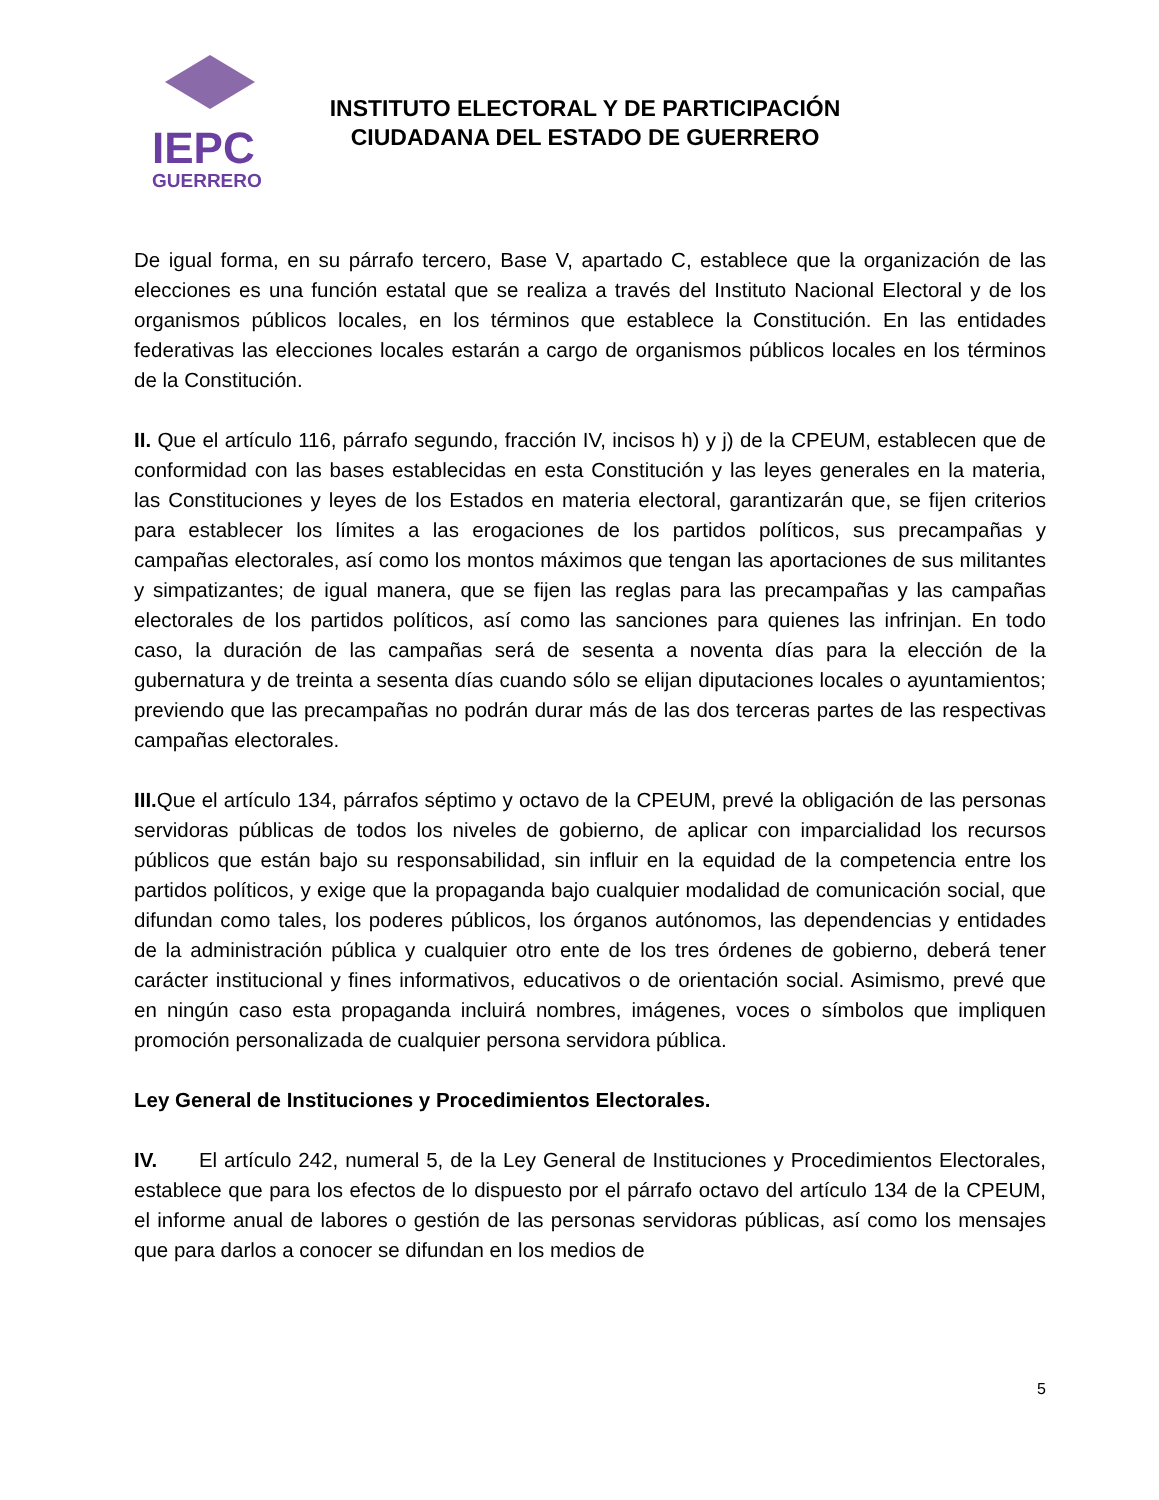IEPC
GUERRERO
INSTITUTO ELECTORAL Y DE PARTICIPACIÓN
CIUDADANA DEL ESTADO DE GUERRERO
De igual forma, en su párrafo tercero, Base V, apartado C, establece que la organización de las elecciones es una función estatal que se realiza a través del Instituto Nacional Electoral y de los organismos públicos locales, en los términos que establece la Constitución. En las entidades federativas las elecciones locales estarán a cargo de organismos públicos locales en los términos de la Constitución.
II. Que el artículo 116, párrafo segundo, fracción IV, incisos h) y j) de la CPEUM, establecen que de conformidad con las bases establecidas en esta Constitución y las leyes generales en la materia, las Constituciones y leyes de los Estados en materia electoral, garantizarán que, se fijen criterios para establecer los límites a las erogaciones de los partidos políticos, sus precampañas y campañas electorales, así como los montos máximos que tengan las aportaciones de sus militantes y simpatizantes; de igual manera, que se fijen las reglas para las precampañas y las campañas electorales de los partidos políticos, así como las sanciones para quienes las infrinjan. En todo caso, la duración de las campañas será de sesenta a noventa días para la elección de la gubernatura y de treinta a sesenta días cuando sólo se elijan diputaciones locales o ayuntamientos; previendo que las precampañas no podrán durar más de las dos terceras partes de las respectivas campañas electorales.
III. Que el artículo 134, párrafos séptimo y octavo de la CPEUM, prevé la obligación de las personas servidoras públicas de todos los niveles de gobierno, de aplicar con imparcialidad los recursos públicos que están bajo su responsabilidad, sin influir en la equidad de la competencia entre los partidos políticos, y exige que la propaganda bajo cualquier modalidad de comunicación social, que difundan como tales, los poderes públicos, los órganos autónomos, las dependencias y entidades de la administración pública y cualquier otro ente de los tres órdenes de gobierno, deberá tener carácter institucional y fines informativos, educativos o de orientación social. Asimismo, prevé que en ningún caso esta propaganda incluirá nombres, imágenes, voces o símbolos que impliquen promoción personalizada de cualquier persona servidora pública.
Ley General de Instituciones y Procedimientos Electorales.
IV. El artículo 242, numeral 5, de la Ley General de Instituciones y Procedimientos Electorales, establece que para los efectos de lo dispuesto por el párrafo octavo del artículo 134 de la CPEUM, el informe anual de labores o gestión de las personas servidoras públicas, así como los mensajes que para darlos a conocer se difundan en los medios de
5